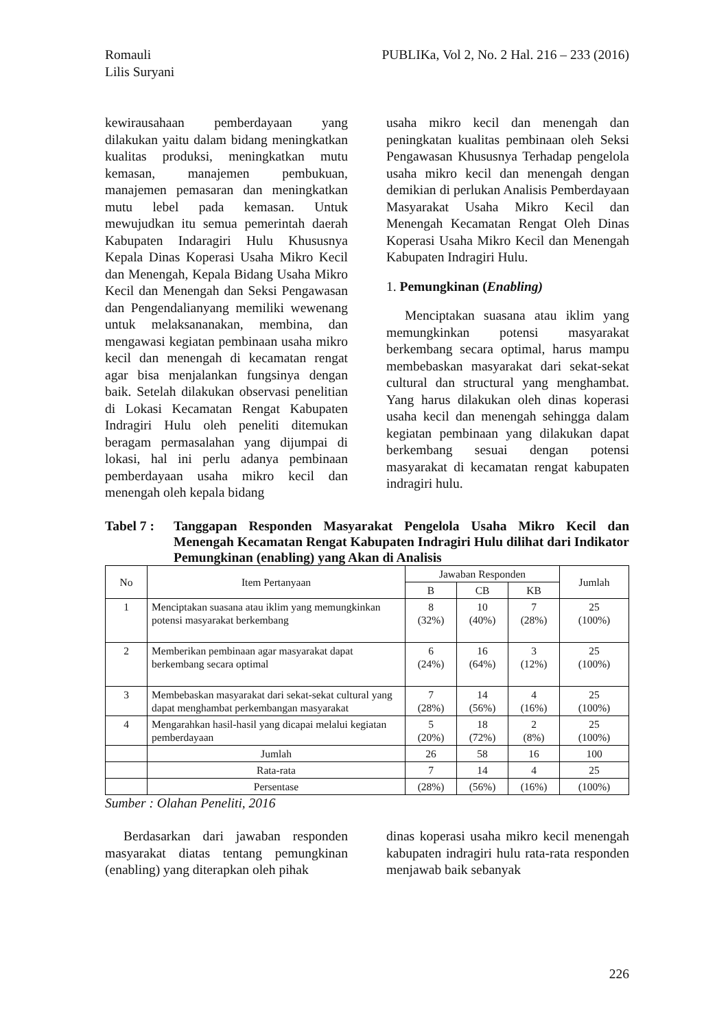Romauli
Lilis Suryani
PUBLIKa, Vol 2, No. 2 Hal. 216 – 233 (2016)
kewirausahaan pemberdayaan yang dilakukan yaitu dalam bidang meningkatkan kualitas produksi, meningkatkan mutu kemasan, manajemen pembukuan, manajemen pemasaran dan meningkatkan mutu lebel pada kemasan. Untuk mewujudkan itu semua pemerintah daerah Kabupaten Indaragiri Hulu Khususnya Kepala Dinas Koperasi Usaha Mikro Kecil dan Menengah, Kepala Bidang Usaha Mikro Kecil dan Menengah dan Seksi Pengawasan dan Pengendalianyang memiliki wewenang untuk melaksananakan, membina, dan mengawasi kegiatan pembinaan usaha mikro kecil dan menengah di kecamatan rengat agar bisa menjalankan fungsinya dengan baik. Setelah dilakukan observasi penelitian di Lokasi Kecamatan Rengat Kabupaten Indragiri Hulu oleh peneliti ditemukan beragam permasalahan yang dijumpai di lokasi, hal ini perlu adanya pembinaan pemberdayaan usaha mikro kecil dan menengah oleh kepala bidang
usaha mikro kecil dan menengah dan peningkatan kualitas pembinaan oleh Seksi Pengawasan Khususnya Terhadap pengelola usaha mikro kecil dan menengah dengan demikian di perlukan Analisis Pemberdayaan Masyarakat Usaha Mikro Kecil dan Menengah Kecamatan Rengat Oleh Dinas Koperasi Usaha Mikro Kecil dan Menengah Kabupaten Indragiri Hulu.
1. Pemungkinan (Enabling)
Menciptakan suasana atau iklim yang memungkinkan potensi masyarakat berkembang secara optimal, harus mampu membebaskan masyarakat dari sekat-sekat cultural dan structural yang menghambat. Yang harus dilakukan oleh dinas koperasi usaha kecil dan menengah sehingga dalam kegiatan pembinaan yang dilakukan dapat berkembang sesuai dengan potensi masyarakat di kecamatan rengat kabupaten indragiri hulu.
Tabel 7 :
Tanggapan Responden Masyarakat Pengelola Usaha Mikro Kecil dan Menengah Kecamatan Rengat Kabupaten Indragiri Hulu dilihat dari Indikator Pemungkinan (enabling) yang Akan di Analisis
| No | Item Pertanyaan | Jawaban Responden | | | Jumlah |
| --- | --- | --- | --- | --- | --- |
| | | B | CB | KB | |
| 1 | Menciptakan suasana atau iklim yang memungkinkan potensi masyarakat berkembang | 8 (32%) | 10 (40%) | 7 (28%) | 25 (100%) |
| 2 | Memberikan pembinaan agar masyarakat dapat berkembang secara optimal | 6 (24%) | 16 (64%) | 3 (12%) | 25 (100%) |
| 3 | Membebaskan masyarakat dari sekat-sekat cultural yang dapat menghambat perkembangan masyarakat | 7 (28%) | 14 (56%) | 4 (16%) | 25 (100%) |
| 4 | Mengarahkan hasil-hasil yang dicapai melalui kegiatan pemberdayaan | 5 (20%) | 18 (72%) | 2 (8%) | 25 (100%) |
| | Jumlah | 26 | 58 | 16 | 100 |
| | Rata-rata | 7 | 14 | 4 | 25 |
| | Persentase | (28%) | (56%) | (16%) | (100%) |
Sumber : Olahan Peneliti, 2016
Berdasarkan dari jawaban responden masyarakat diatas tentang pemungkinan (enabling) yang diterapkan oleh pihak
dinas koperasi usaha mikro kecil menengah kabupaten indragiri hulu rata-rata responden menjawab baik sebanyak
226